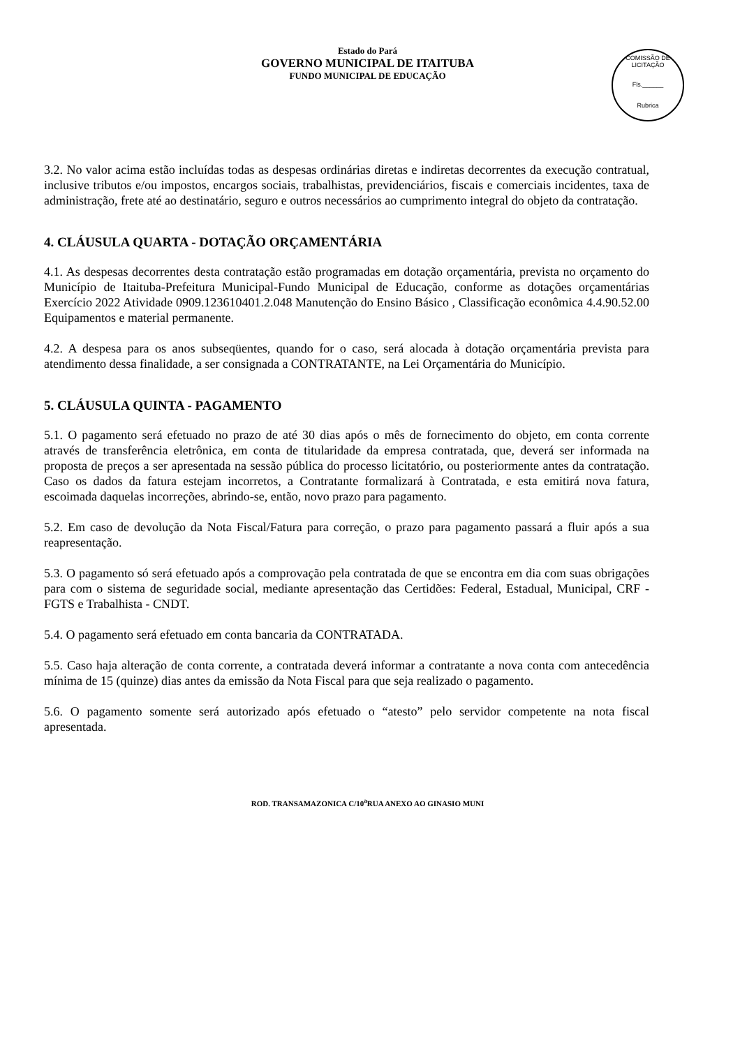Estado do Pará
GOVERNO MUNICIPAL DE ITAITUBA
FUNDO MUNICIPAL DE EDUCAÇÃO
COMISSÃO DE LICITAÇÃO
Fls.______
Rubrica
3.2. No valor acima estão incluídas todas as despesas ordinárias diretas e indiretas decorrentes da execução contratual, inclusive tributos e/ou impostos, encargos sociais, trabalhistas, previdenciários, fiscais e comerciais incidentes, taxa de administração, frete até ao destinatário, seguro e outros necessários ao cumprimento integral do objeto da contratação.
4. CLÁUSULA QUARTA - DOTAÇÃO ORÇAMENTÁRIA
4.1. As despesas decorrentes desta contratação estão programadas em dotação orçamentária, prevista no orçamento do Município de Itaituba-Prefeitura Municipal-Fundo Municipal de Educação, conforme as dotações orçamentárias Exercício 2022 Atividade 0909.123610401.2.048 Manutenção do Ensino Básico , Classificação econômica 4.4.90.52.00 Equipamentos e material permanente.
4.2. A despesa para os anos subseqüentes, quando for o caso, será alocada à dotação orçamentária prevista para atendimento dessa finalidade, a ser consignada a CONTRATANTE, na Lei Orçamentária do Município.
5. CLÁUSULA QUINTA - PAGAMENTO
5.1. O pagamento será efetuado no prazo de até 30 dias após o mês de fornecimento do objeto, em conta corrente através de transferência eletrônica, em conta de titularidade da empresa contratada, que, deverá ser informada na proposta de preços a ser apresentada na sessão pública do processo licitatório, ou posteriormente antes da contratação. Caso os dados da fatura estejam incorretos, a Contratante formalizará à Contratada, e esta emitirá nova fatura, escoimada daquelas incorreções, abrindo-se, então, novo prazo para pagamento.
5.2. Em caso de devolução da Nota Fiscal/Fatura para correção, o prazo para pagamento passará a fluir após a sua reapresentação.
5.3. O pagamento só será efetuado após a comprovação pela contratada de que se encontra em dia com suas obrigações para com o sistema de seguridade social, mediante apresentação das Certidões: Federal, Estadual, Municipal, CRF - FGTS e Trabalhista - CNDT.
5.4. O pagamento será efetuado em conta bancaria da CONTRATADA.
5.5. Caso haja alteração de conta corrente, a contratada deverá informar a contratante a nova conta com antecedência mínima de 15 (quinze) dias antes da emissão da Nota Fiscal para que seja realizado o pagamento.
5.6. O pagamento somente será autorizado após efetuado o “atesto” pelo servidor competente na nota fiscal apresentada.
ROD. TRANSAMAZONICA C/10<sup>a</sup>RUA ANEXO AO GINASIO MUNI